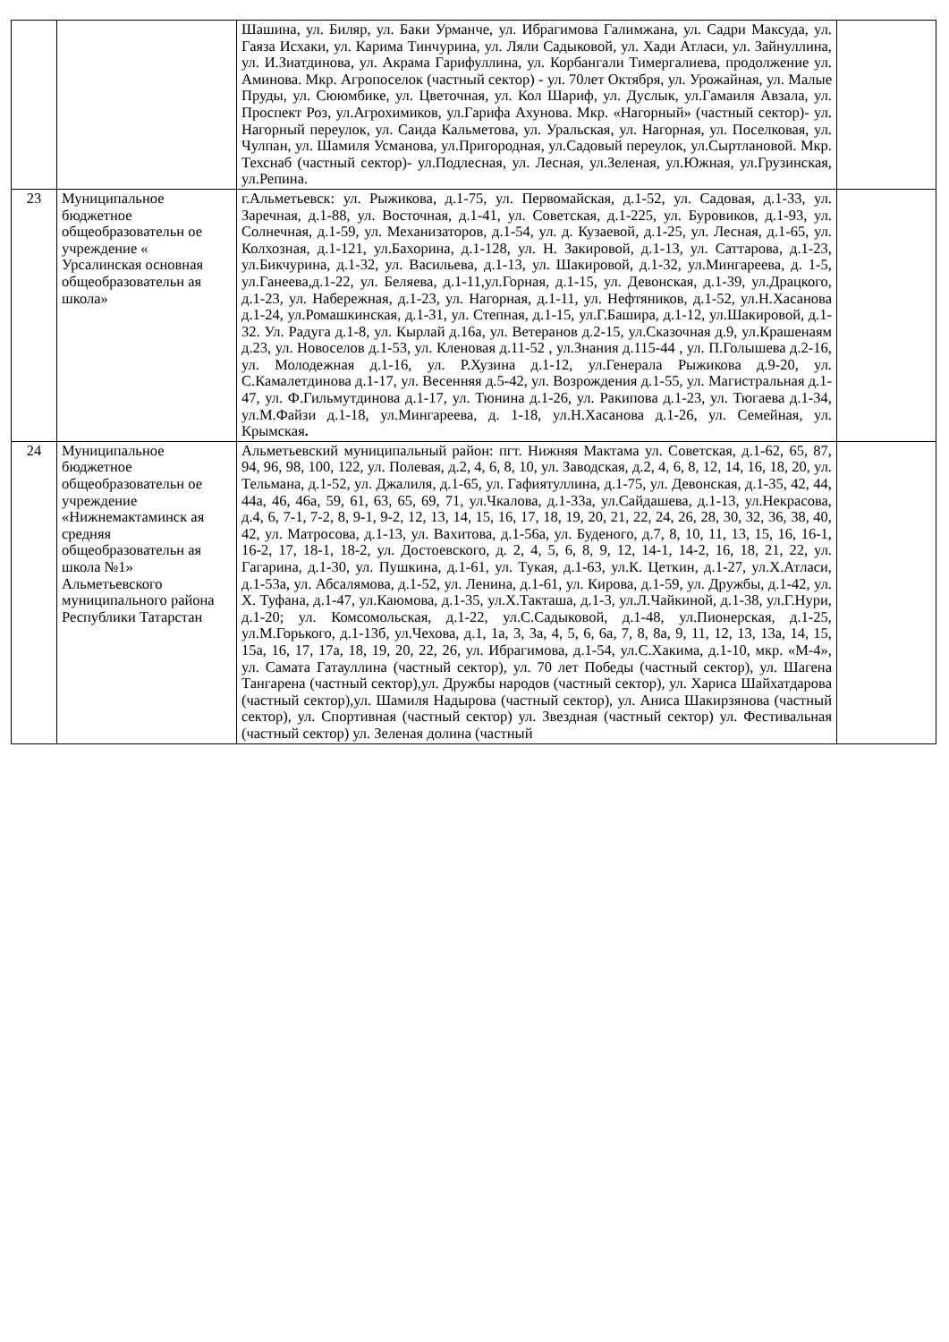| | | Шашина, ул. Биляр, ул. Баки Урманче, ул. Ибрагимова Галимжана, ул. Садри Максуда, ул. Гаяза Исхаки, ул. Карима Тинчурина, ул. Ляли Садыковой, ул. Хади Атласи, ул. Зайнуллина, ул. И.Зиатдинова, ул. Акрама Гарифуллина, ул. Корбангали Тимергалиева, продолжение ул. Аминова. Мкр. Агропоселок (частный сектор) - ул. 70лет Октября, ул. Урожайная, ул. Малые Пруды, ул. Сююмбике, ул. Цветочная, ул. Кол Шариф, ул. Дуслык, ул.Гамаиля Авзала, ул. Проспект Роз, ул.Агрохимиков, ул.Гарифа Ахунова. Мкр. «Нагорный» (частный сектор)- ул. Нагорный переулок, ул. Саида Кальметова, ул. Уральская, ул. Нагорная, ул. Поселковая, ул. Чулпан, ул. Шамиля Усманова, ул.Пригородная, ул.Садовый переулок, ул.Сыртлановой. Мкр. Техснаб (частный сектор)- ул.Подлесная, ул. Лесная, ул.Зеленая, ул.Южная, ул.Грузинская, ул.Репина. | |
| 23 | Муниципальное бюджетное общеобразовательн ое учреждение « Урсалинская основная общеобразовательн ая школа» | г.Альметьевск: ул. Рыжикова, д.1-75, ул. Первомайская, д.1-52, ул. Садовая, д.1-33, ул. Заречная, д.1-88, ул. Восточная, д.1-41, ул. Советская, д.1-225, ул. Буровиков, д.1-93, ул. Солнечная, д.1-59, ул. Механизаторов, д.1-54, ул. д. Кузаевой, д.1-25, ул. Лесная, д.1-65, ул. Колхозная, д.1-121, ул.Бахорина, д.1-128, ул. Н. Закировой, д.1-13, ул. Саттарова, д.1-23, ул.Бикчурина, д.1-32, ул. Васильева, д.1-13, ул. Шакировой, д.1-32, ул.Мингареева, д. 1-5, ул.Ганеева,д.1-22, ул. Беляева, д.1-11,ул.Горная, д.1-15, ул. Девонская, д.1-39, ул.Драцкого, д.1-23, ул. Набережная, д.1-23, ул. Нагорная, д.1-11, ул. Нефтяников, д.1-52, ул.Н.Хасанова д.1-24, ул.Ромашкинская, д.1-31, ул. Степная, д.1-15, ул.Г.Башира, д.1-12, ул.Шакировой, д.1-32. Ул. Радуга д.1-8, ул. Кырлай д.16а, ул. Ветеранов д.2-15, ул.Сказочная д.9, ул.Крашенаям д.23, ул. Новоселов д.1-53, ул. Кленовая д.11-52 , ул.Знания д.115-44 , ул. П.Голышева д.2-16, ул. Молодежная д.1-16, ул. Р.Хузина д.1-12, ул.Генерала Рыжикова д.9-20, ул. С.Камалетдинова д.1-17, ул. Весенняя д.5-42, ул. Возрождения д.1-55, ул. Магистральная д.1-47, ул. Ф.Гильмутдинова д.1-17, ул. Тюнина д.1-26, ул. Ракипова д.1-23, ул. Тюгаева д.1-34, ул.М.Файзи д.1-18, ул.Мингареева, д. 1-18, ул.Н.Хасанова д.1-26, ул. Семейная, ул. Крымская . | |
| 24 | Муниципальное бюджетное общеобразовательн ое учреждение «Нижнемактаминск ая средняя общеобразовательн ая школа №1» Альметьевского муниципального района Республики Татарстан | Альметьевский муниципальный район: пгт. Нижняя Мактама ул. Советская, д.1-62, 65, 87, 94, 96, 98, 100, 122, ул. Полевая, д.2, 4, 6, 8, 10, ул. Заводская, д.2, 4, 6, 8, 12, 14, 16, 18, 20, ул. Тельмана, д.1-52, ул. Джалиля, д.1-65, ул. Гафиятуллина, д.1-75, ул. Девонская, д.1-35, 42, 44, 44а, 46, 46а, 59, 61, 63, 65, 69, 71, ул.Чкалова, д.1-33а, ул.Сайдашева, д.1-13, ул.Некрасова, д.4, 6, 7-1, 7-2, 8, 9-1, 9-2, 12, 13, 14, 15, 16, 17, 18, 19, 20, 21, 22, 24, 26, 28, 30, 32, 36, 38, 40, 42, ул. Матросова, д.1-13, ул. Вахитова, д.1-56а, ул. Буденого, д.7, 8, 10, 11, 13, 15, 16, 16-1, 16-2, 17, 18-1, 18-2, ул. Достоевского, д. 2, 4, 5, 6, 8, 9, 12, 14-1, 14-2, 16, 18, 21, 22, ул. Гагарина, д.1-30, ул. Пушкина, д.1-61, ул. Тукая, д.1-63, ул.К. Цеткин, д.1-27, ул.Х.Атласи, д.1-53а, ул. Абсалямова, д.1-52, ул. Ленина, д.1-61, ул. Кирова, д.1-59, ул. Дружбы, д.1-42, ул. Х. Туфана, д.1-47, ул.Каюмова, д.1-35, ул.Х.Такташа, д.1-3, ул.Л.Чайкиной, д.1-38, ул.Г.Нури, д.1-20; ул. Комсомольская, д.1-22, ул.С.Садыковой, д.1-48, ул.Пионерская, д.1-25, ул.М.Горького, д.1-13б, ул.Чехова, д.1, 1а, 3, 3а, 4, 5, 6, 6а, 7, 8, 8а, 9, 11, 12, 13, 13а, 14, 15, 15а, 16, 17, 17а, 18, 19, 20, 22, 26, ул. Ибрагимова, д.1-54, ул.С.Хакима, д.1-10, мкр. «М-4», ул. Самата Гатауллина (частный сектор), ул. 70 лет Победы (частный сектор), ул. Шагена Тангарена (частный сектор),ул. Дружбы народов (частный сектор), ул. Хариса Шайхатдарова (частный сектор),ул. Шамиля Надырова (частный сектор), ул. Аниса Шакирзянова (частный сектор), ул. Спортивная (частный сектор) ул. Звездная (частный сектор) ул. Фестивальная (частный сектор) ул. Зеленая долина (частный | |